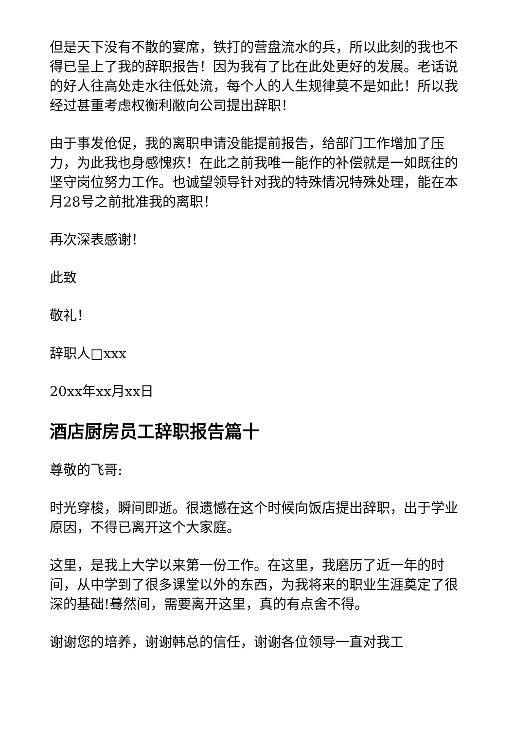但是天下没有不散的宴席，铁打的营盘流水的兵，所以此刻的我也不得已呈上了我的辞职报告！因为我有了比在此处更好的发展。老话说的好人往高处走水往低处流，每个人的人生规律莫不是如此！所以我经过甚重考虑权衡利敝向公司提出辞职！
由于事发伧促，我的离职申请没能提前报告，给部门工作增加了压力，为此我也身感愧疚！在此之前我唯一能作的补偿就是一如既往的坚守岗位努力工作。也诚望领导针对我的特殊情况特殊处理，能在本月28号之前批准我的离职！
再次深表感谢！
此致
敬礼！
辞职人□xxx
20xx年xx月xx日
酒店厨房员工辞职报告篇十
尊敬的飞哥:
时光穿梭，瞬间即逝。很遗憾在这个时候向饭店提出辞职，出于学业原因，不得已离开这个大家庭。
这里，是我上大学以来第一份工作。在这里，我磨历了近一年的时间，从中学到了很多课堂以外的东西，为我将来的职业生涯奠定了很深的基础!蓦然间，需要离开这里，真的有点舍不得。
谢谢您的培养，谢谢韩总的信任，谢谢各位领导一直对我工